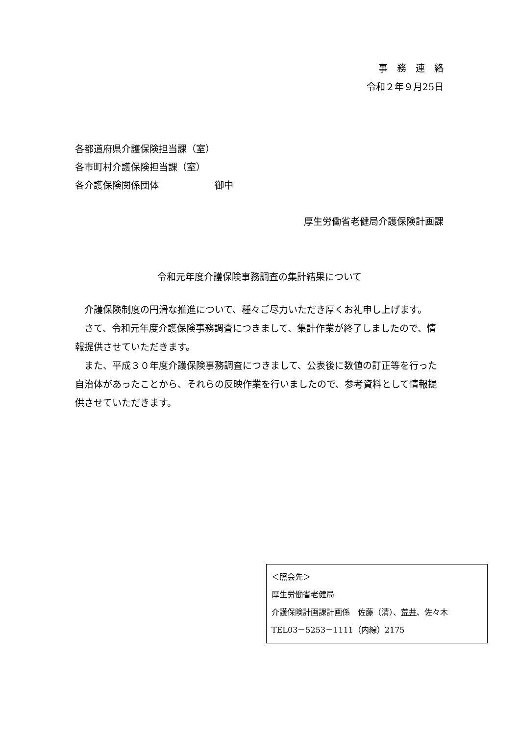事　務　連　絡
令和２年９月25日
各都道府県介護保険担当課（室）
各市町村介護保険担当課（室）
各介護保険関係団体　　　　　　御中
厚生労働省老健局介護保険計画課
令和元年度介護保険事務調査の集計結果について
介護保険制度の円滑な推進について、種々ご尽力いただき厚くお礼申し上げます。
さて、令和元年度介護保険事務調査につきまして、集計作業が終了しましたので、情報提供させていただきます。
また、平成３０年度介護保険事務調査につきまして、公表後に数値の訂正等を行った自治体があったことから、それらの反映作業を行いましたので、参考資料として情報提供させていただきます。
＜照会先＞
厚生労働省老健局
介護保険計画課計画係　佐藤（清）、荒井、佐々木
TEL03－5253－1111（内線）2175